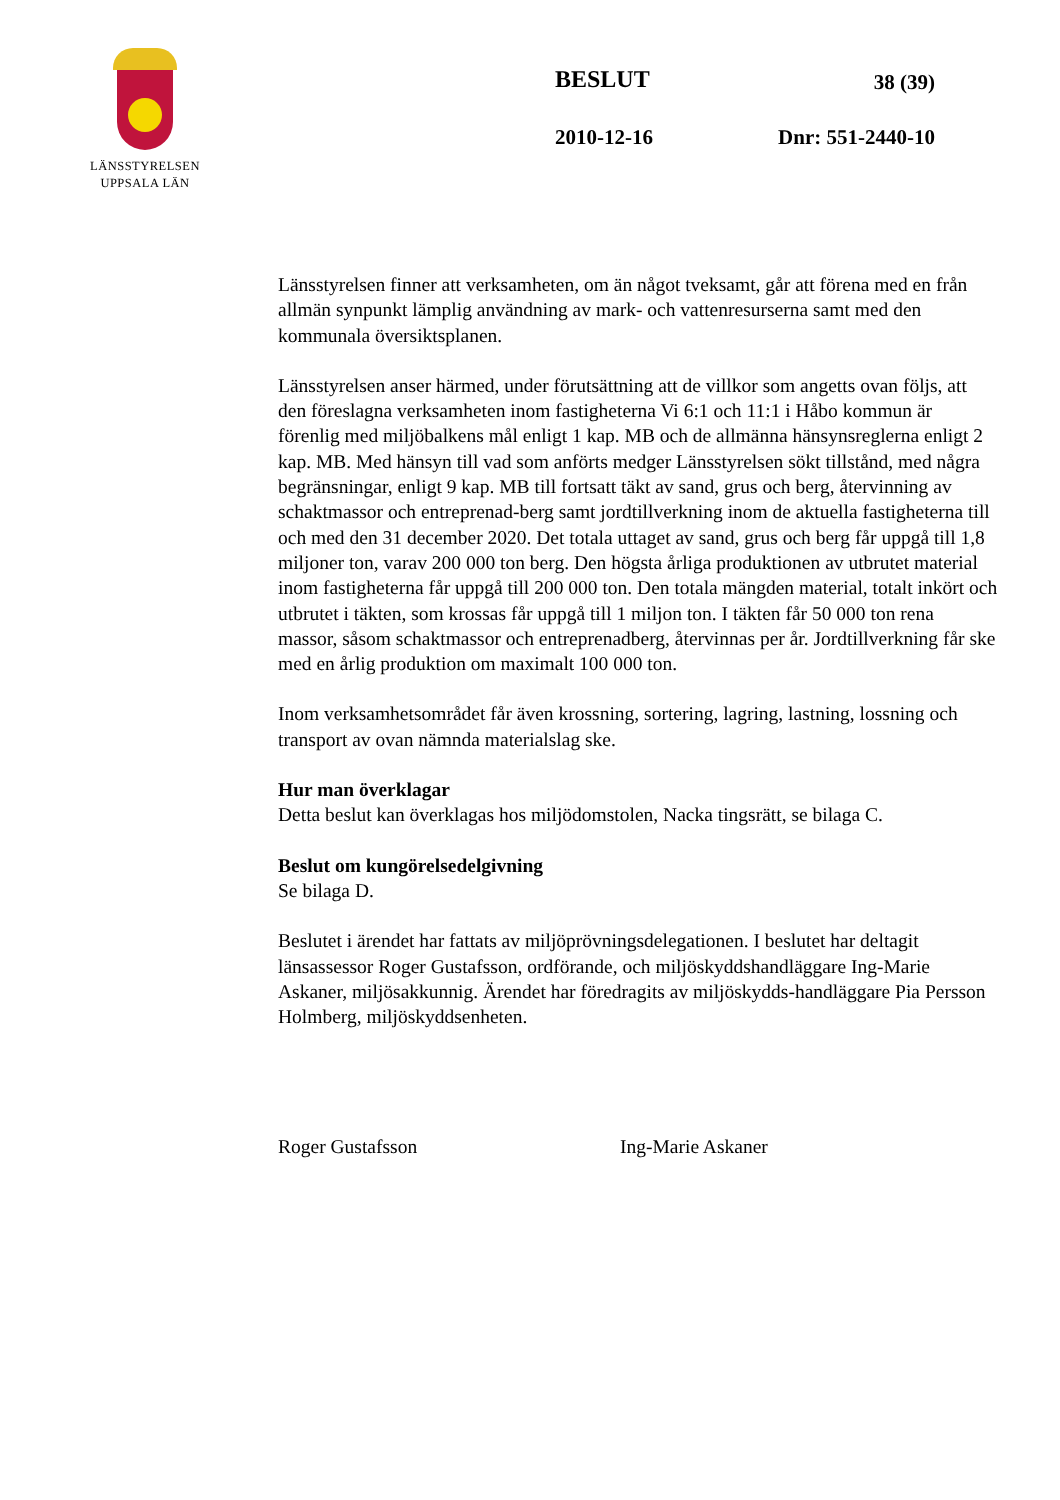LÄNSSTYRELSEN
UPPSALA LÄN
BESLUT 38 (39)
2010-12-16 Dnr: 551-2440-10
Länsstyrelsen finner att verksamheten, om än något tveksamt, går att förena med en från allmän synpunkt lämplig användning av mark- och vattenresurserna samt med den kommunala översiktsplanen.
Länsstyrelsen anser härmed, under förutsättning att de villkor som angetts ovan följs, att den föreslagna verksamheten inom fastigheterna Vi 6:1 och 11:1 i Håbo kommun är förenlig med miljöbalkens mål enligt 1 kap. MB och de allmänna hänsynsreglerna enligt 2 kap. MB. Med hänsyn till vad som anförts medger Länsstyrelsen sökt tillstånd, med några begränsningar, enligt 9 kap. MB till fortsatt täkt av sand, grus och berg, återvinning av schaktmassor och entreprenad-berg samt jordtillverkning inom de aktuella fastigheterna till och med den 31 december 2020. Det totala uttaget av sand, grus och berg får uppgå till 1,8 miljoner ton, varav 200 000 ton berg. Den högsta årliga produktionen av utbrutet material inom fastigheterna får uppgå till 200 000 ton. Den totala mängden material, totalt inkört och utbrutet i täkten, som krossas får uppgå till 1 miljon ton. I täkten får 50 000 ton rena massor, såsom schaktmassor och entreprenadberg, återvinnas per år. Jordtillverkning får ske med en årlig produktion om maximalt 100 000 ton.
Inom verksamhetsområdet får även krossning, sortering, lagring, lastning, lossning och transport av ovan nämnda materialslag ske.
Hur man överklagar
Detta beslut kan överklagas hos miljödomstolen, Nacka tingsrätt, se bilaga C.
Beslut om kungörelsedelgivning
Se bilaga D.
Beslutet i ärendet har fattats av miljöprövningsdelegationen. I beslutet har deltagit länsassessor Roger Gustafsson, ordförande, och miljöskyddshandläggare Ing-Marie Askaner, miljösakkunnig. Ärendet har föredragits av miljöskydds-handläggare Pia Persson Holmberg, miljöskyddsenheten.
Roger Gustafsson Ing-Marie Askaner